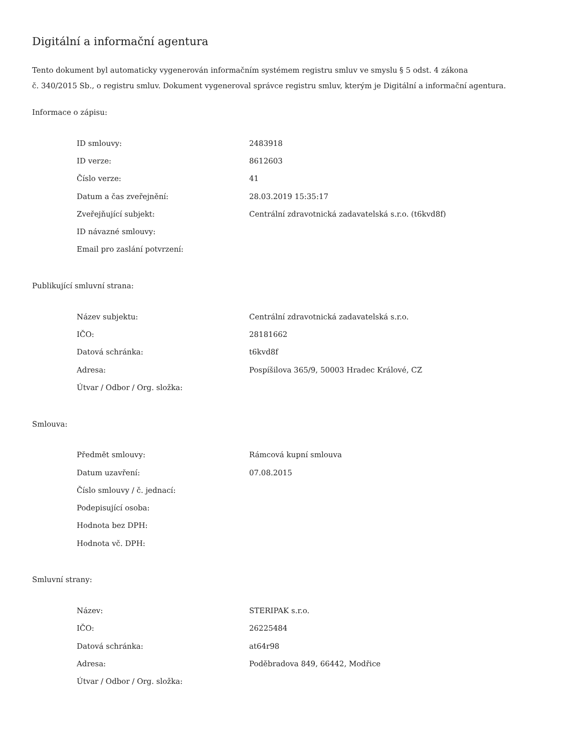Digitální a informační agentura
Tento dokument byl automaticky vygenerován informačním systémem registru smluv ve smyslu § 5 odst. 4 zákona
č. 340/2015 Sb., o registru smluv. Dokument vygeneroval správce registru smluv, kterým je Digitální a informační agentura.
Informace o zápisu:
| ID smlouvy: | 2483918 |
| ID verze: | 8612603 |
| Číslo verze: | 41 |
| Datum a čas zveřejnění: | 28.03.2019 15:35:17 |
| Zveřejňující subjekt: | Centrální zdravotnická zadavatelská s.r.o. (t6kvd8f) |
| ID návazné smlouvy: | |
| Email pro zaslání potvrzení: | |
Publikující smluvní strana:
| Název subjektu: | Centrální zdravotnická zadavatelská s.r.o. |
| IČO: | 28181662 |
| Datová schránka: | t6kvd8f |
| Adresa: | Pospíšilova 365/9, 50003 Hradec Králové, CZ |
| Útvar / Odbor / Org. složka: | |
Smlouva:
| Předmět smlouvy: | Rámcová kupní smlouva |
| Datum uzavření: | 07.08.2015 |
| Číslo smlouvy / č. jednací: | |
| Podepisující osoba: | |
| Hodnota bez DPH: | |
| Hodnota vč. DPH: | |
Smluvní strany:
| Název: | STERIPAK s.r.o. |
| IČO: | 26225484 |
| Datová schránka: | at64r98 |
| Adresa: | Poděbradova 849, 66442, Modřice |
| Útvar / Odbor / Org. složka: | |